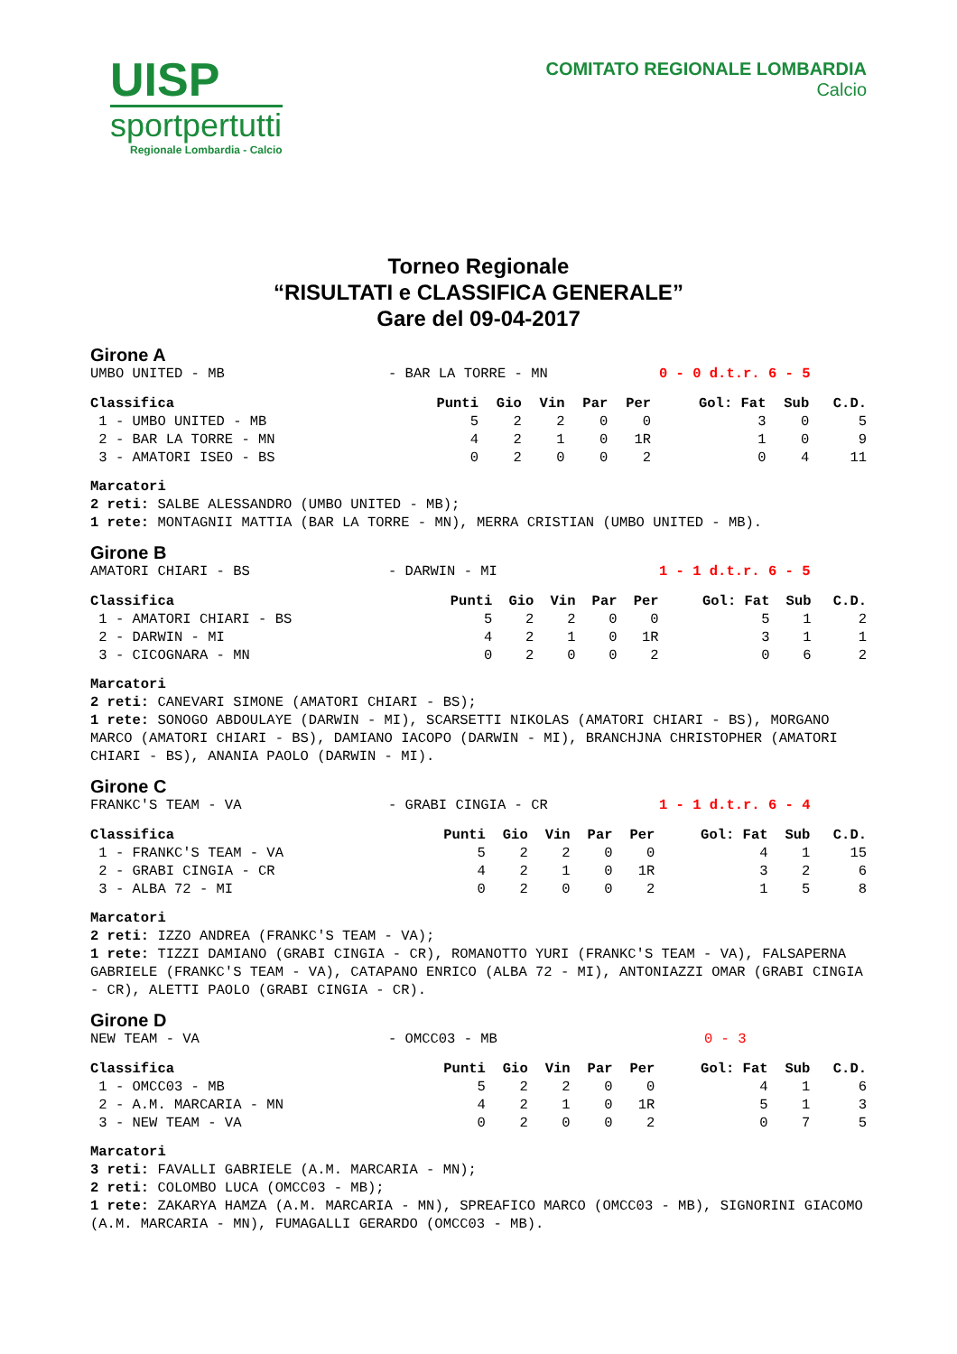UISP
sportpertutti
Regionale Lombardia - Calcio
COMITATO REGIONALE LOMBARDIA
Calcio
Torneo Regionale
“RISULTATI e CLASSIFICA GENERALE”
Gare del 09-04-2017
Girone A
UMBO UNITED - MB - BAR LA TORRE - MN 0 - 0 d.t.r. 6 - 5
| Classifica | Punti | Gio | Vin | Par | Per | Gol: Fat | Sub | C.D. |
| --- | --- | --- | --- | --- | --- | --- | --- | --- |
| 1 - UMBO UNITED - MB | 5 | 2 | 2 | 0 | 0 | 3 | 0 | 5 |
| 2 - BAR LA TORRE - MN | 4 | 2 | 1 | 0 | 1R | 1 | 0 | 9 |
| 3 - AMATORI ISEO - BS | 0 | 2 | 0 | 0 | 2 | 0 | 4 | 11 |
Marcatori
2 reti: SALBE ALESSANDRO (UMBO UNITED - MB);
1 rete: MONTAGNII MATTIA (BAR LA TORRE - MN), MERRA CRISTIAN (UMBO UNITED - MB).
Girone B
AMATORI CHIARI - BS - DARWIN - MI 1 - 1 d.t.r. 6 - 5
| Classifica | Punti | Gio | Vin | Par | Per | Gol: Fat | Sub | C.D. |
| --- | --- | --- | --- | --- | --- | --- | --- | --- |
| 1 - AMATORI CHIARI - BS | 5 | 2 | 2 | 0 | 0 | 5 | 1 | 2 |
| 2 - DARWIN - MI | 4 | 2 | 1 | 0 | 1R | 3 | 1 | 1 |
| 3 - CICOGNARA - MN | 0 | 2 | 0 | 0 | 2 | 0 | 6 | 2 |
Marcatori
2 reti: CANEVARI SIMONE (AMATORI CHIARI - BS);
1 rete: SONOGO ABDOULAYE (DARWIN - MI), SCARSETTI NIKOLAS (AMATORI CHIARI - BS), MORGANO MARCO (AMATORI CHIARI - BS), DAMIANO IACOPO (DARWIN - MI), BRANCHJNA CHRISTOPHER (AMATORI CHIARI - BS), ANANIA PAOLO (DARWIN - MI).
Girone C
FRANKC'S TEAM - VA - GRABI CINGIA - CR 1 - 1 d.t.r. 6 - 4
| Classifica | Punti | Gio | Vin | Par | Per | Gol: Fat | Sub | C.D. |
| --- | --- | --- | --- | --- | --- | --- | --- | --- |
| 1 - FRANKC'S TEAM - VA | 5 | 2 | 2 | 0 | 0 | 4 | 1 | 15 |
| 2 - GRABI CINGIA - CR | 4 | 2 | 1 | 0 | 1R | 3 | 2 | 6 |
| 3 - ALBA 72 - MI | 0 | 2 | 0 | 0 | 2 | 1 | 5 | 8 |
Marcatori
2 reti: IZZO ANDREA (FRANKC'S TEAM - VA);
1 rete: TIZZI DAMIANO (GRABI CINGIA - CR), ROMANOTTO YURI (FRANKC'S TEAM - VA), FALSAPERNA GABRIELE (FRANKC'S TEAM - VA), CATAPANO ENRICO (ALBA 72 - MI), ANTONIAZZI OMAR (GRABI CINGIA - CR), ALETTI PAOLO (GRABI CINGIA - CR).
Girone D
NEW TEAM - VA - OMCC03 - MB 0 - 3
| Classifica | Punti | Gio | Vin | Par | Per | Gol: Fat | Sub | C.D. |
| --- | --- | --- | --- | --- | --- | --- | --- | --- |
| 1 - OMCC03 - MB | 5 | 2 | 2 | 0 | 0 | 4 | 1 | 6 |
| 2 - A.M. MARCARIA - MN | 4 | 2 | 1 | 0 | 1R | 5 | 1 | 3 |
| 3 - NEW TEAM - VA | 0 | 2 | 0 | 0 | 2 | 0 | 7 | 5 |
Marcatori
3 reti: FAVALLI GABRIELE (A.M. MARCARIA - MN);
2 reti: COLOMBO LUCA (OMCC03 - MB);
1 rete: ZAKARYA HAMZA (A.M. MARCARIA - MN), SPREAFICO MARCO (OMCC03 - MB), SIGNORINI GIACOMO (A.M. MARCARIA - MN), FUMAGALLI GERARDO (OMCC03 - MB).